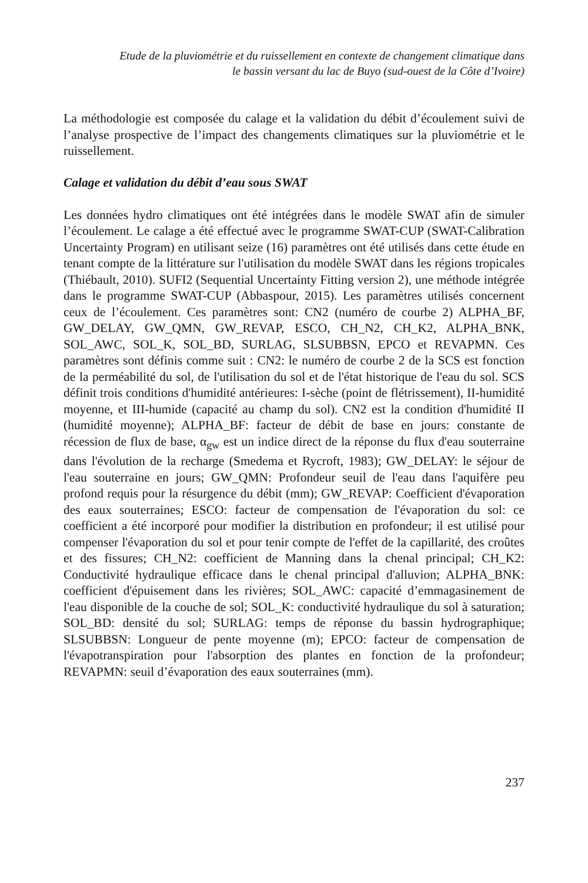Etude de la pluviométrie et du ruissellement en contexte de changement climatique dans
le bassin versant du lac de Buyo (sud-ouest de la Côte d’Ivoire)
La méthodologie est composée du calage et la validation du débit d’écoulement suivi de l’analyse prospective de l’impact des changements climatiques sur la pluviométrie et le ruissellement.
Calage et validation du débit d’eau sous SWAT
Les données hydro climatiques ont été intégrées dans le modèle SWAT afin de simuler l’écoulement. Le calage a été effectué avec le programme SWAT-CUP (SWAT-Calibration Uncertainty Program) en utilisant seize (16) paramètres ont été utilisés dans cette étude en tenant compte de la littérature sur l'utilisation du modèle SWAT dans les régions tropicales (Thiébault, 2010). SUFI2 (Sequential Uncertainty Fitting version 2), une méthode intégrée dans le programme SWAT-CUP (Abbaspour, 2015). Les paramètres utilisés concernent ceux de l’écoulement. Ces paramètres sont: CN2 (numéro de courbe 2) ALPHA_BF, GW_DELAY, GW_QMN, GW_REVAP, ESCO, CH_N2, CH_K2, ALPHA_BNK, SOL_AWC, SOL_K, SOL_BD, SURLAG, SLSUBBSN, EPCO et REVAPMN. Ces paramètres sont définis comme suit : CN2: le numéro de courbe 2 de la SCS est fonction de la perméabilité du sol, de l'utilisation du sol et de l'état historique de l'eau du sol. SCS définit trois conditions d'humidité antérieures: I-sèche (point de flétrissement), II-humidité moyenne, et III-humide (capacité au champ du sol). CN2 est la condition d'humidité II (humidité moyenne); ALPHA_BF: facteur de débit de base en jours: constante de récession de flux de base, α<sub>gw</sub> est un indice direct de la réponse du flux d'eau souterraine dans l'évolution de la recharge (Smedema et Rycroft, 1983); GW_DELAY: le séjour de l'eau souterraine en jours; GW_QMN: Profondeur seuil de l'eau dans l'aquifère peu profond requis pour la résurgence du débit (mm); GW_REVAP: Coefficient d'évaporation des eaux souterraines; ESCO: facteur de compensation de l'évaporation du sol: ce coefficient a été incorporé pour modifier la distribution en profondeur; il est utilisé pour compenser l'évaporation du sol et pour tenir compte de l'effet de la capillarité, des croûtes et des fissures; CH_N2: coefficient de Manning dans la chenal principal; CH_K2: Conductivité hydraulique efficace dans le chenal principal d'alluvion; ALPHA_BNK: coefficient d'épuisement dans les rivières; SOL_AWC: capacité d’emmagasinement de l'eau disponible de la couche de sol; SOL_K: conductivité hydraulique du sol à saturation; SOL_BD: densité du sol; SURLAG: temps de réponse du bassin hydrographique; SLSUBBSN: Longueur de pente moyenne (m); EPCO: facteur de compensation de l'évapotranspiration pour l'absorption des plantes en fonction de la profondeur; REVAPMN: seuil d’évaporation des eaux souterraines (mm).
237